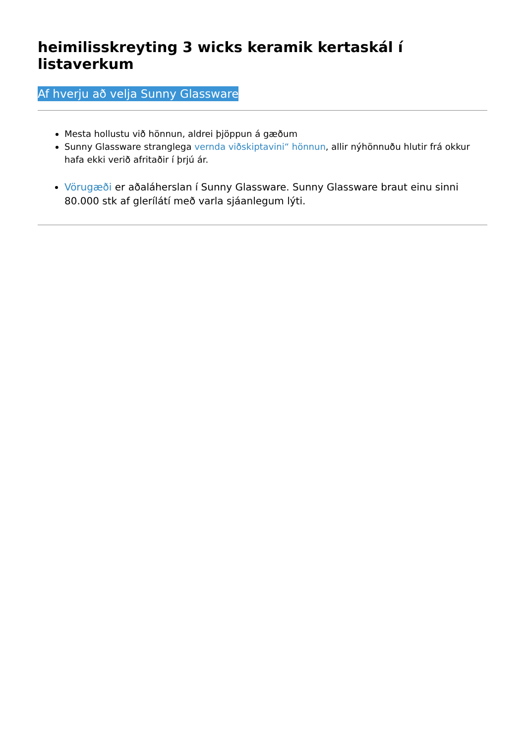heimilisskreyting 3 wicks keramik kertaskál í listaverkum
Af hverju að velja Sunny Glassware
Mesta hollustu við hönnun, aldrei þjöppun á gæðum
Sunny Glassware stranglega vernda viðskiptavini“ hönnun, allir nýhönnuðu hlutir frá okkur hafa ekki verið afritaðir í þrjú ár.
Vörugæði er aðaláherslan í Sunny Glassware. Sunny Glassware braut einu sinni 80.000 stk af glerílátí með varla sjáanlegum lýti.